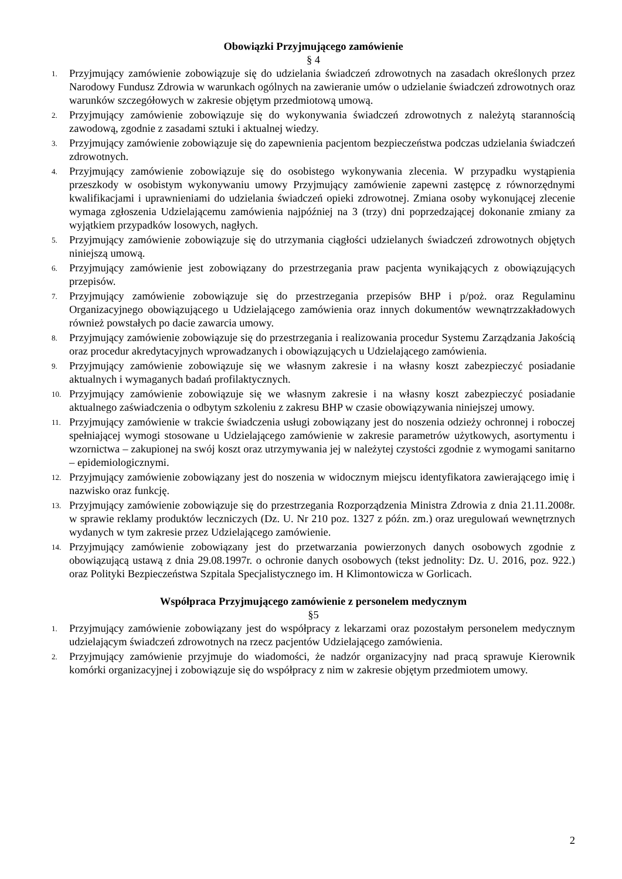Obowiązki Przyjmującego zamówienie
§ 4
1. Przyjmujący zamówienie zobowiązuje się do udzielania świadczeń zdrowotnych na zasadach określonych przez Narodowy Fundusz Zdrowia w warunkach ogólnych na zawieranie umów o udzielanie świadczeń zdrowotnych oraz warunków szczegółowych w zakresie objętym przedmiotową umową.
2. Przyjmujący zamówienie zobowiązuje się do wykonywania świadczeń zdrowotnych z należytą starannością zawodową, zgodnie z zasadami sztuki i aktualnej wiedzy.
3. Przyjmujący zamówienie zobowiązuje się do zapewnienia pacjentom bezpieczeństwa podczas udzielania świadczeń zdrowotnych.
4. Przyjmujący zamówienie zobowiązuje się do osobistego wykonywania zlecenia. W przypadku wystąpienia przeszkody w osobistym wykonywaniu umowy Przyjmujący zamówienie zapewni zastępcę z równorzędnymi kwalifikacjami i uprawnieniami do udzielania świadczeń opieki zdrowotnej. Zmiana osoby wykonującej zlecenie wymaga zgłoszenia Udzielającemu zamówienia najpóźniej na 3 (trzy) dni poprzedzającej dokonanie zmiany za wyjątkiem przypadków losowych, nagłych.
5. Przyjmujący zamówienie zobowiązuje się do utrzymania ciągłości udzielanych świadczeń zdrowotnych objętych niniejszą umową.
6. Przyjmujący zamówienie jest zobowiązany do przestrzegania praw pacjenta wynikających z obowiązujących przepisów.
7. Przyjmujący zamówienie zobowiązuje się do przestrzegania przepisów BHP i p/poż. oraz Regulaminu Organizacyjnego obowiązującego u Udzielającego zamówienia oraz innych dokumentów wewnątrzzakładowych również powstałych po dacie zawarcia umowy.
8. Przyjmujący zamówienie zobowiązuje się do przestrzegania i realizowania procedur Systemu Zarządzania Jakością oraz procedur akredytacyjnych wprowadzanych i obowiązujących u Udzielającego zamówienia.
9. Przyjmujący zamówienie zobowiązuje się we własnym zakresie i na własny koszt zabezpieczyć posiadanie aktualnych i wymaganych badań profilaktycznych.
10. Przyjmujący zamówienie zobowiązuje się we własnym zakresie i na własny koszt zabezpieczyć posiadanie aktualnego zaświadczenia o odbytym szkoleniu z zakresu BHP w czasie obowiązywania niniejszej umowy.
11. Przyjmujący zamówienie w trakcie świadczenia usługi zobowiązany jest do noszenia odzieży ochronnej i roboczej spełniającej wymogi stosowane u Udzielającego zamówienie w zakresie parametrów użytkowych, asortymentu i wzornictwa – zakupionej na swój koszt oraz utrzymywania jej w należytej czystości zgodnie z wymogami sanitarno – epidemiologicznymi.
12. Przyjmujący zamówienie zobowiązany jest do noszenia w widocznym miejscu identyfikatora zawierającego imię i nazwisko oraz funkcję.
13. Przyjmujący zamówienie zobowiązuje się do przestrzegania Rozporządzenia Ministra Zdrowia z dnia 21.11.2008r. w sprawie reklamy produktów leczniczych (Dz. U. Nr 210 poz. 1327 z późn. zm.) oraz uregulowań wewnętrznych wydanych w tym zakresie przez Udzielającego zamówienie.
14. Przyjmujący zamówienie zobowiązany jest do przetwarzania powierzonych danych osobowych zgodnie z obowiązującą ustawą z dnia 29.08.1997r. o ochronie danych osobowych (tekst jednolity: Dz. U. 2016, poz. 922.) oraz Polityki Bezpieczeństwa Szpitala Specjalistycznego im. H Klimontowicza w Gorlicach.
Współpraca Przyjmującego zamówienie z personelem medycznym
§5
1. Przyjmujący zamówienie zobowiązany jest do współpracy z lekarzami oraz pozostałym personelem medycznym udzielającym świadczeń zdrowotnych na rzecz pacjentów Udzielającego zamówienia.
2. Przyjmujący zamówienie przyjmuje do wiadomości, że nadzór organizacyjny nad pracą sprawuje Kierownik komórki organizacyjnej i zobowiązuje się do współpracy z nim w zakresie objętym przedmiotem umowy.
2